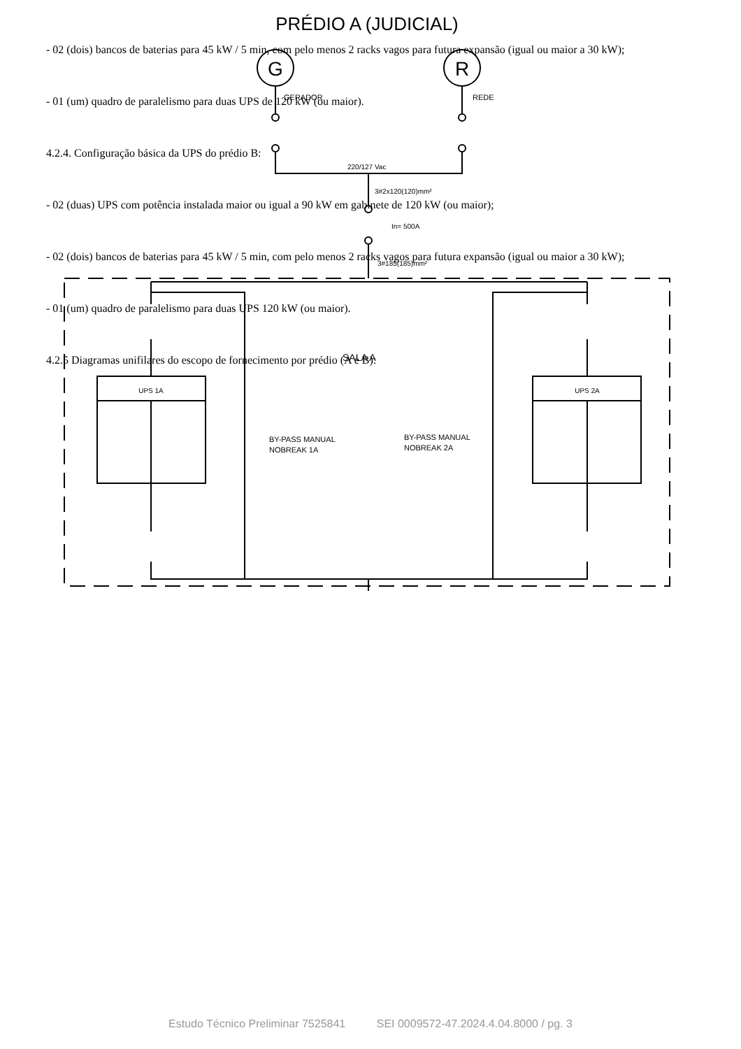- 02 (dois) bancos de baterias para 45 kW / 5 min, com pelo menos 2 racks vagos para futura expansão (igual ou maior a 30 kW);
- 01 (um) quadro de paralelismo para duas UPS de 120 kW (ou maior).
4.2.4. Configuração básica da UPS do prédio B:
- 02 (duas) UPS com potência instalada maior ou igual a 90 kW em gabinete de 120 kW (ou maior);
- 02 (dois) bancos de baterias para 45 kW / 5 min, com pelo menos 2 racks vagos para futura expansão (igual ou maior a 30 kW);
- 01 (um) quadro de paralelismo para duas UPS 120 kW (ou maior).
4.2.5 Diagramas unifilares do escopo de fornecimento por prédio (A e B):
PRÉDIO A (JUDICIAL)
G
R
GERADOR
REDE
220/127 Vac
3#2x120(120)mm²
In= 500A
3#185(185)mm²
SALA A
UPS 1A
UPS 2A
BY-PASS MANUAL
NOBREAK 1A
BY-PASS MANUAL
NOBREAK 2A
Estudo Técnico Preliminar 7525841 SEI 0009572-47.2024.4.04.8000 / pg. 3